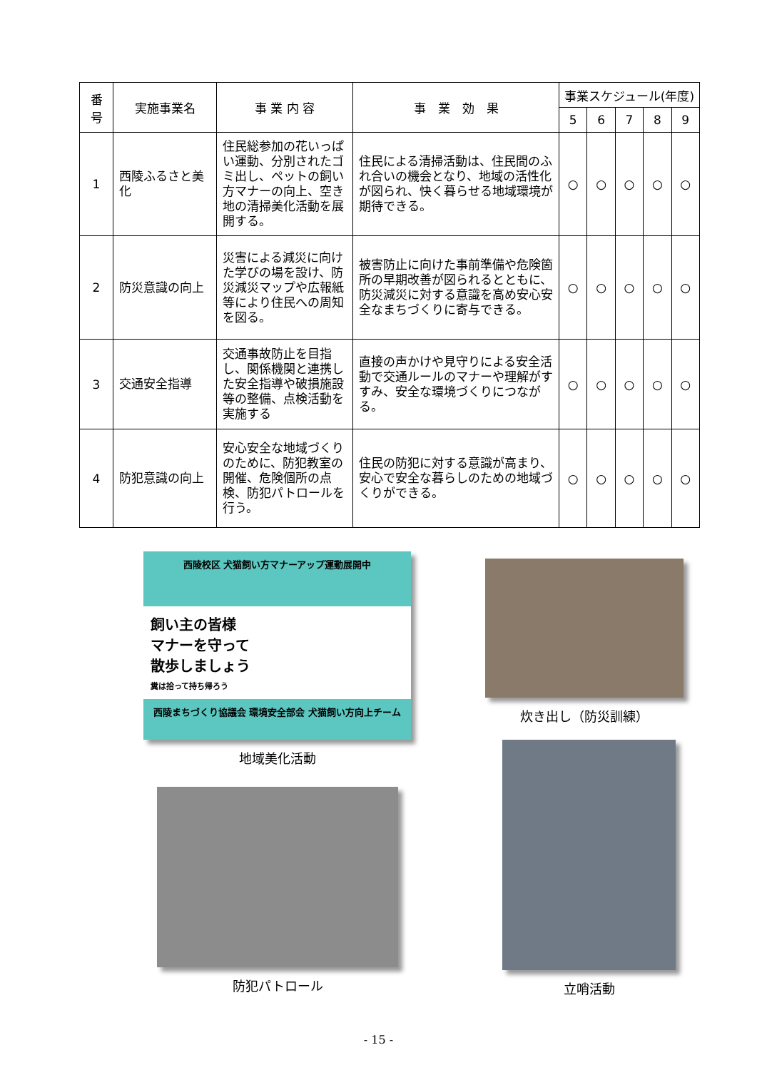| 番 号 | 実施事業名 | 事 業 内 容 | 事 業 効 果 | 事業スケジュール(年度) | | | | |
| --- | --- | --- | --- | --- | --- | --- | --- | --- |
| | | | | 5 | 6 | 7 | 8 | 9 |
| 1 | 西陵ふるさと美化 | 住民総参加の花いっぱい運動、分別されたゴミ出し、ペットの飼い方マナーの向上、空き地の清掃美化活動を展開する。 | 住民による清掃活動は、住民間のふれ合いの機会となり、地域の活性化が図られ、快く暮らせる地域環境が期待できる。 | ○ | ○ | ○ | ○ | ○ |
| 2 | 防災意識の向上 | 災害による減災に向けた学びの場を設け、防災減災マップや広報紙等により住民への周知を図る。 | 被害防止に向けた事前準備や危険箇所の早期改善が図られるとともに、防災減災に対する意識を高め安心安全なまちづくりに寄与できる。 | ○ | ○ | ○ | ○ | ○ |
| 3 | 交通安全指導 | 交通事故防止を目指し、関係機関と連携した安全指導や破損施設等の整備、点検活動を実施する | 直接の声かけや見守りによる安全活動で交通ルールのマナーや理解がすすみ、安全な環境づくりにつながる。 | ○ | ○ | ○ | ○ | ○ |
| 4 | 防犯意識の向上 | 安心安全な地域づくりのために、防犯教室の開催、危険個所の点検、防犯パトロールを行う。 | 住民の防犯に対する意識が高まり、安心で安全な暮らしのための地域づくりができる。 | ○ | ○ | ○ | ○ | ○ |
西陵校区 犬猫飼い方マナーアップ運動展開中
飼い主の皆様
マナーを守って
散歩しましょう
糞は拾って持ち帰ろう
西陵まちづくり協議会 環境安全部会 犬猫飼い方向上チーム
地域美化活動
炊き出し（防災訓練）
防犯パトロール
立哨活動
- 15 -